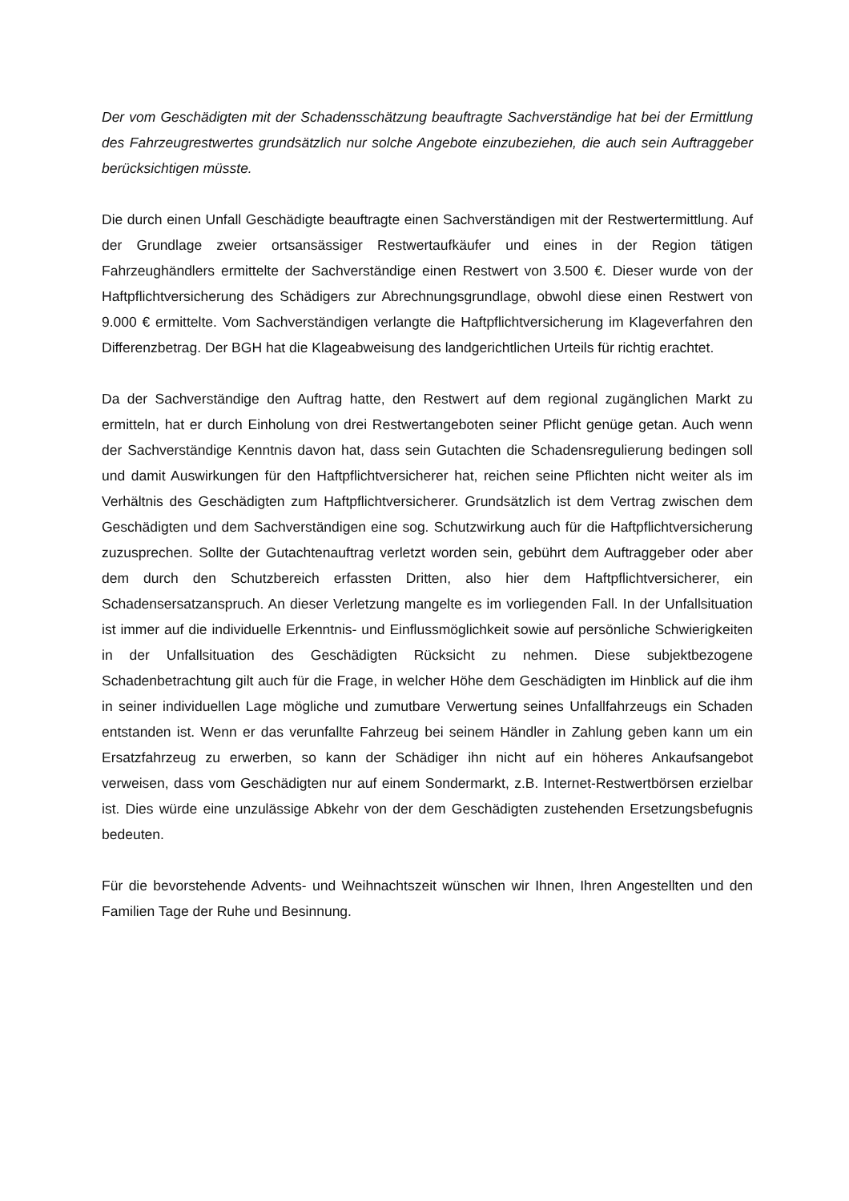Der vom Geschädigten mit der Schadensschätzung beauftragte Sachverständige hat bei der Ermittlung des Fahrzeugrestwertes grundsätzlich nur solche Angebote einzubeziehen, die auch sein Auftraggeber berücksichtigen müsste.
Die durch einen Unfall Geschädigte beauftragte einen Sachverständigen mit der Restwertermittlung. Auf der Grundlage zweier ortsansässiger Restwertaufkäufer und eines in der Region tätigen Fahrzeughändlers ermittelte der Sachverständige einen Restwert von 3.500 €. Dieser wurde von der Haftpflichtversicherung des Schädigers zur Abrechnungsgrundlage, obwohl diese einen Restwert von 9.000 € ermittelte. Vom Sachverständigen verlangte die Haftpflichtversicherung im Klageverfahren den Differenzbetrag. Der BGH hat die Klageabweisung des landgerichtlichen Urteils für richtig erachtet.
Da der Sachverständige den Auftrag hatte, den Restwert auf dem regional zugänglichen Markt zu ermitteln, hat er durch Einholung von drei Restwertangeboten seiner Pflicht genüge getan. Auch wenn der Sachverständige Kenntnis davon hat, dass sein Gutachten die Schadensregulierung bedingen soll und damit Auswirkungen für den Haftpflichtversicherer hat, reichen seine Pflichten nicht weiter als im Verhältnis des Geschädigten zum Haftpflichtversicherer. Grundsätzlich ist dem Vertrag zwischen dem Geschädigten und dem Sachverständigen eine sog. Schutzwirkung auch für die Haftpflichtversicherung zuzusprechen. Sollte der Gutachtenauftrag verletzt worden sein, gebührt dem Auftraggeber oder aber dem durch den Schutzbereich erfassten Dritten, also hier dem Haftpflichtversicherer, ein Schadensersatzanspruch. An dieser Verletzung mangelte es im vorliegenden Fall. In der Unfallsituation ist immer auf die individuelle Erkenntnis- und Einflussmöglichkeit sowie auf persönliche Schwierigkeiten in der Unfallsituation des Geschädigten Rücksicht zu nehmen. Diese subjektbezogene Schadenbetrachtung gilt auch für die Frage, in welcher Höhe dem Geschädigten im Hinblick auf die ihm in seiner individuellen Lage mögliche und zumutbare Verwertung seines Unfallfahrzeugs ein Schaden entstanden ist. Wenn er das verunfallte Fahrzeug bei seinem Händler in Zahlung geben kann um ein Ersatzfahrzeug zu erwerben, so kann der Schädiger ihn nicht auf ein höheres Ankaufsangebot verweisen, dass vom Geschädigten nur auf einem Sondermarkt, z.B. Internet-Restwertbörsen erzielbar ist. Dies würde eine unzulässige Abkehr von der dem Geschädigten zustehenden Ersetzungsbefugnis bedeuten.
Für die bevorstehende Advents- und Weihnachtszeit wünschen wir Ihnen, Ihren Angestellten und den Familien Tage der Ruhe und Besinnung.